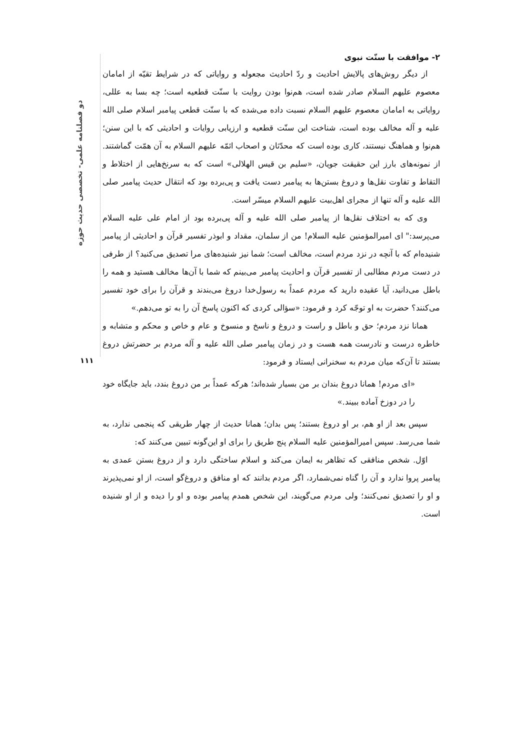دو فصلنامه علمی- تخصصی حدیث حوزه
۱۱۱
۲- موافقت با سنّت نبوی
از دیگر روش‌های پالایش احادیث و ردّ احادیث مجعوله و روایاتی که در شرایط تقیّه از امامان معصوم علیهم السلام صادر شده است، هم‌نوا بودن روایت با سنّت قطعیه است؛ چه بسا به عللی، روایاتی به امامان معصوم علیهم السلام نسبت داده می‌شده که با سنّت قطعی پیامبر اسلام صلی الله علیه و آله مخالف بوده است، شناخت این سنّت قطعیه و ارزیابی روایات و احادیثی که با این سنن؛ هم‌نوا و هماهنگ نیستند، کاری بوده است که محدّثان و اصحاب ائمّه علیهم السلام به آن همّت گماشتند. از نمونه‌های بارز این حقیقت جویان، «سلیم بن قیس الهلالی» است که به سرنخ‌هایی از اختلاط و التقاط و تفاوت نقل‌ها و دروغ بستن‌ها به پیامبر دست یافت و پی‌برده بود که انتقال حدیث پیامبر صلی الله علیه و آله تنها از مجرای اهل‌بیت علیهم السلام میسّر است.
وی که به اختلاف نقل‌ها از پیامبر صلی الله علیه و آله پی‌برده بود از امام علی علیه السلام می‌پرسد:" ای امیرالمؤمنین علیه السلام! من از سلمان، مقداد و ابوذر تفسیر قرآن و احادیثی از پیامبر شنیده‌ام که با آنچه در نزد مردم است، مخالف است؛ شما نیز شنیده‌های مرا تصدیق می‌کنید؟ از طرفی در دست مردم مطالبی از تفسیر قرآن و احادیث پیامبر می‌بینم که شما با آن‌ها مخالف هستید و همه را باطل می‌دانید، آیا عقیده دارید که مردم عمداً به رسول‌خدا دروغ می‌بندند و قرآن را برای خود تفسیر می‌کنند؟ حضرت به او توجّه کرد و فرمود: «سؤالی کردی که اکنون پاسخ آن را به تو می‌دهم.»
همانا نزد مردم؛ حق و باطل و راست و دروغ و ناسخ و منسوخ و عام و خاص و محکم و متشابه و خاطره درست و نادرست همه هست و در زمان پیامبر صلی الله علیه و آله مردم بر حضرتش دروغ بستند تا آن‌که میان مردم به سخنرانی ایستاد و فرمود:
«ای مردم! همانا دروغ بندان بر من بسیار شده‌اند؛ هرکه عمداً بر من دروغ بندد، باید جایگاه خود را در دوزخ آماده ببیند.»
سپس بعد از او هم، بر او دروغ بستند؛ پس بدان؛ همانا حدیث از چهار طریقی که پنجمی ندارد، به شما می‌رسد. سپس امیرالمؤمنین علیه السلام پنج طریق را برای او این‌گونه تبیین می‌کنند که:
اوّل. شخص منافقی که تظاهر به ایمان می‌کند و اسلام ساختگی دارد و از دروغ بستن عمدی به پیامبر پروا ندارد و آن را گناه نمی‌شمارد، اگر مردم بدانند که او منافق و دروغ‌گو است، از او نمی‌پذیرند و او را تصدیق نمی‌کنند؛ ولی مردم می‌گویند، این شخص همدم پیامبر بوده و او را دیده و از او شنیده است.